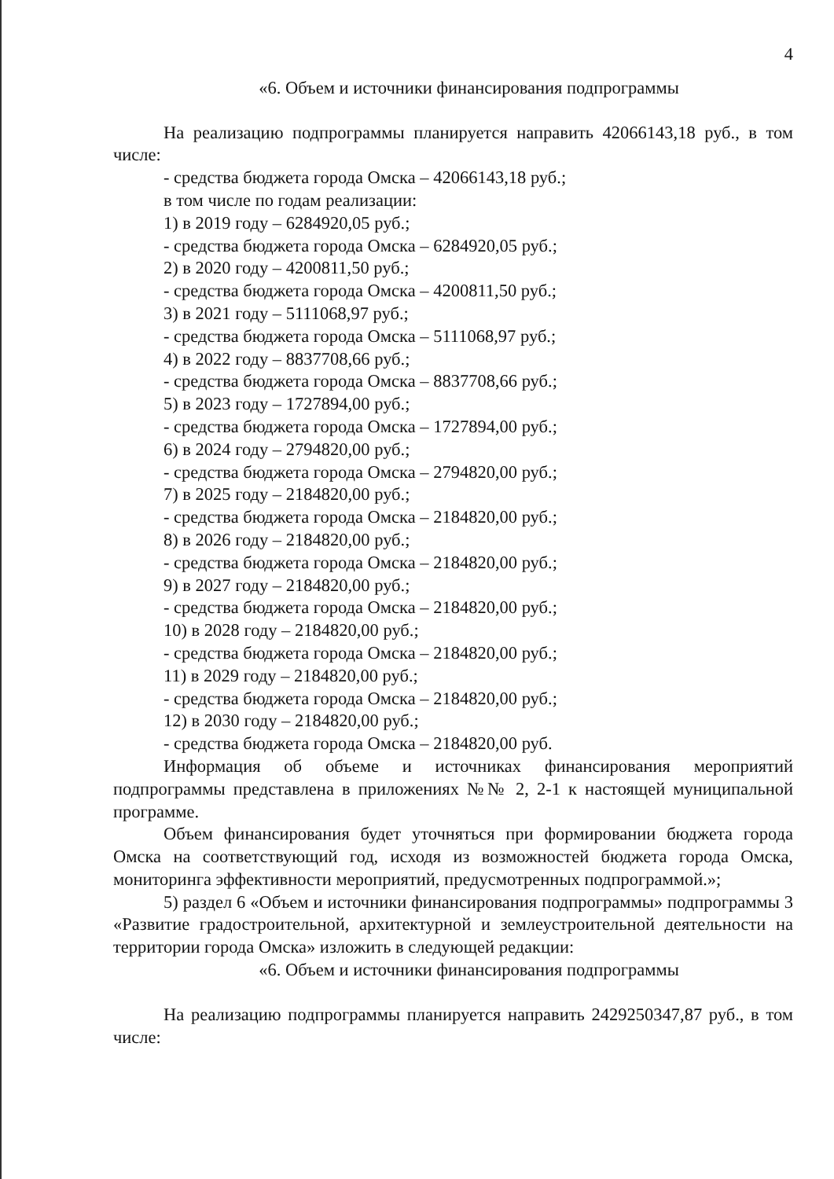4
«6. Объем и источники финансирования подпрограммы
На реализацию подпрограммы планируется направить 42066143,18 руб., в том числе:
- средства бюджета города Омска – 42066143,18 руб.;
в том числе по годам реализации:
1) в 2019 году – 6284920,05 руб.;
- средства бюджета города Омска – 6284920,05 руб.;
2) в 2020 году – 4200811,50 руб.;
- средства бюджета города Омска – 4200811,50 руб.;
3) в 2021 году – 5111068,97 руб.;
- средства бюджета города Омска – 5111068,97 руб.;
4) в 2022 году – 8837708,66 руб.;
- средства бюджета города Омска – 8837708,66 руб.;
5) в 2023 году – 1727894,00 руб.;
- средства бюджета города Омска – 1727894,00 руб.;
6) в 2024 году – 2794820,00 руб.;
- средства бюджета города Омска – 2794820,00 руб.;
7) в 2025 году – 2184820,00 руб.;
- средства бюджета города Омска – 2184820,00 руб.;
8) в 2026 году – 2184820,00 руб.;
- средства бюджета города Омска – 2184820,00 руб.;
9) в 2027 году – 2184820,00 руб.;
- средства бюджета города Омска – 2184820,00 руб.;
10) в 2028 году – 2184820,00 руб.;
- средства бюджета города Омска – 2184820,00 руб.;
11) в 2029 году – 2184820,00 руб.;
- средства бюджета города Омска – 2184820,00 руб.;
12) в 2030 году – 2184820,00 руб.;
- средства бюджета города Омска – 2184820,00 руб.
Информация об объеме и источниках финансирования мероприятий подпрограммы представлена в приложениях №№ 2, 2-1 к настоящей муниципальной программе.
Объем финансирования будет уточняться при формировании бюджета города Омска на соответствующий год, исходя из возможностей бюджета города Омска, мониторинга эффективности мероприятий, предусмотренных подпрограммой.»;
5) раздел 6 «Объем и источники финансирования подпрограммы» подпрограммы 3 «Развитие градостроительной, архитектурной и землеустроительной деятельности на территории города Омска» изложить в следующей редакции:
«6. Объем и источники финансирования подпрограммы
На реализацию подпрограммы планируется направить 2429250347,87 руб., в том числе: